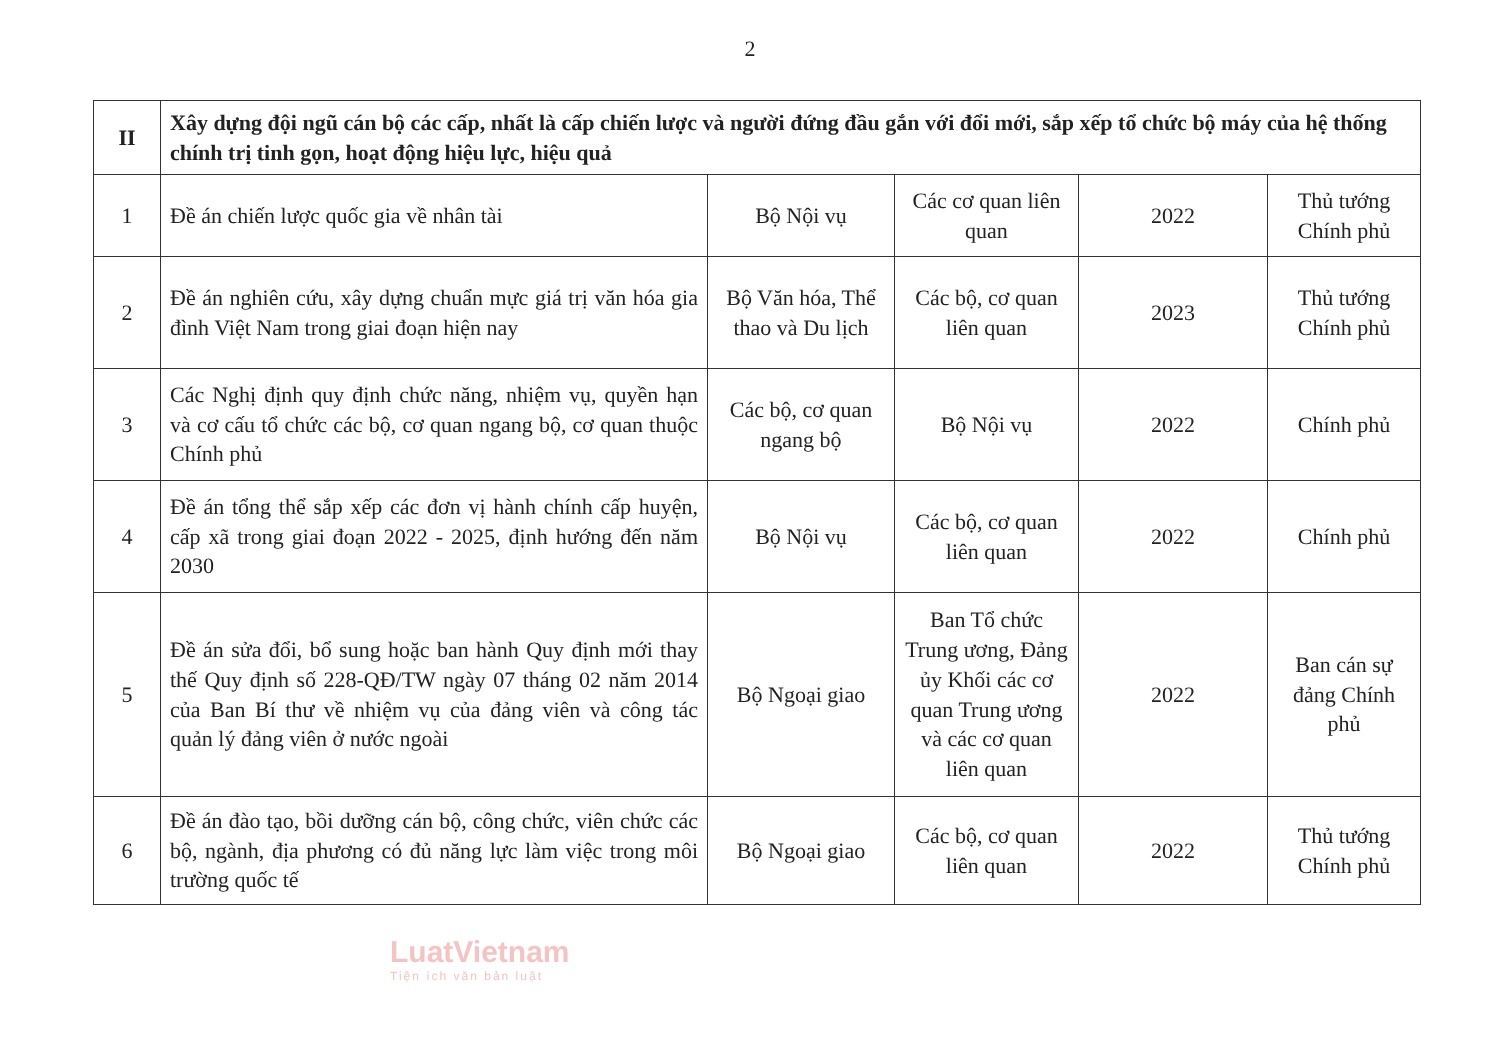2
| II | Xây dựng đội ngũ cán bộ các cấp, nhất là cấp chiến lược và người đứng đầu gắn với đổi mới, sắp xếp tổ chức bộ máy của hệ thống chính trị tinh gọn, hoạt động hiệu lực, hiệu quả | | | | |
| 1 | Đề án chiến lược quốc gia về nhân tài | Bộ Nội vụ | Các cơ quan liên quan | 2022 | Thủ tướng Chính phủ |
| 2 | Đề án nghiên cứu, xây dựng chuẩn mực giá trị văn hóa gia đình Việt Nam trong giai đoạn hiện nay | Bộ Văn hóa, Thể thao và Du lịch | Các bộ, cơ quan liên quan | 2023 | Thủ tướng Chính phủ |
| 3 | Các Nghị định quy định chức năng, nhiệm vụ, quyền hạn và cơ cấu tổ chức các bộ, cơ quan ngang bộ, cơ quan thuộc Chính phủ | Các bộ, cơ quan ngang bộ | Bộ Nội vụ | 2022 | Chính phủ |
| 4 | Đề án tổng thể sắp xếp các đơn vị hành chính cấp huyện, cấp xã trong giai đoạn 2022 - 2025, định hướng đến năm 2030 | Bộ Nội vụ | Các bộ, cơ quan liên quan | 2022 | Chính phủ |
| 5 | Đề án sửa đổi, bổ sung hoặc ban hành Quy định mới thay thế Quy định số 228-QĐ/TW ngày 07 tháng 02 năm 2014 của Ban Bí thư về nhiệm vụ của đảng viên và công tác quản lý đảng viên ở nước ngoài | Bộ Ngoại giao | Ban Tổ chức Trung ương, Đảng ủy Khối các cơ quan Trung ương và các cơ quan liên quan | 2022 | Ban cán sự đảng Chính phủ |
| 6 | Đề án đào tạo, bồi dưỡng cán bộ, công chức, viên chức các bộ, ngành, địa phương có đủ năng lực làm việc trong môi trường quốc tế | Bộ Ngoại giao | Các bộ, cơ quan liên quan | 2022 | Thủ tướng Chính phủ |
LuatVietnam
Tiện ích văn bản luật